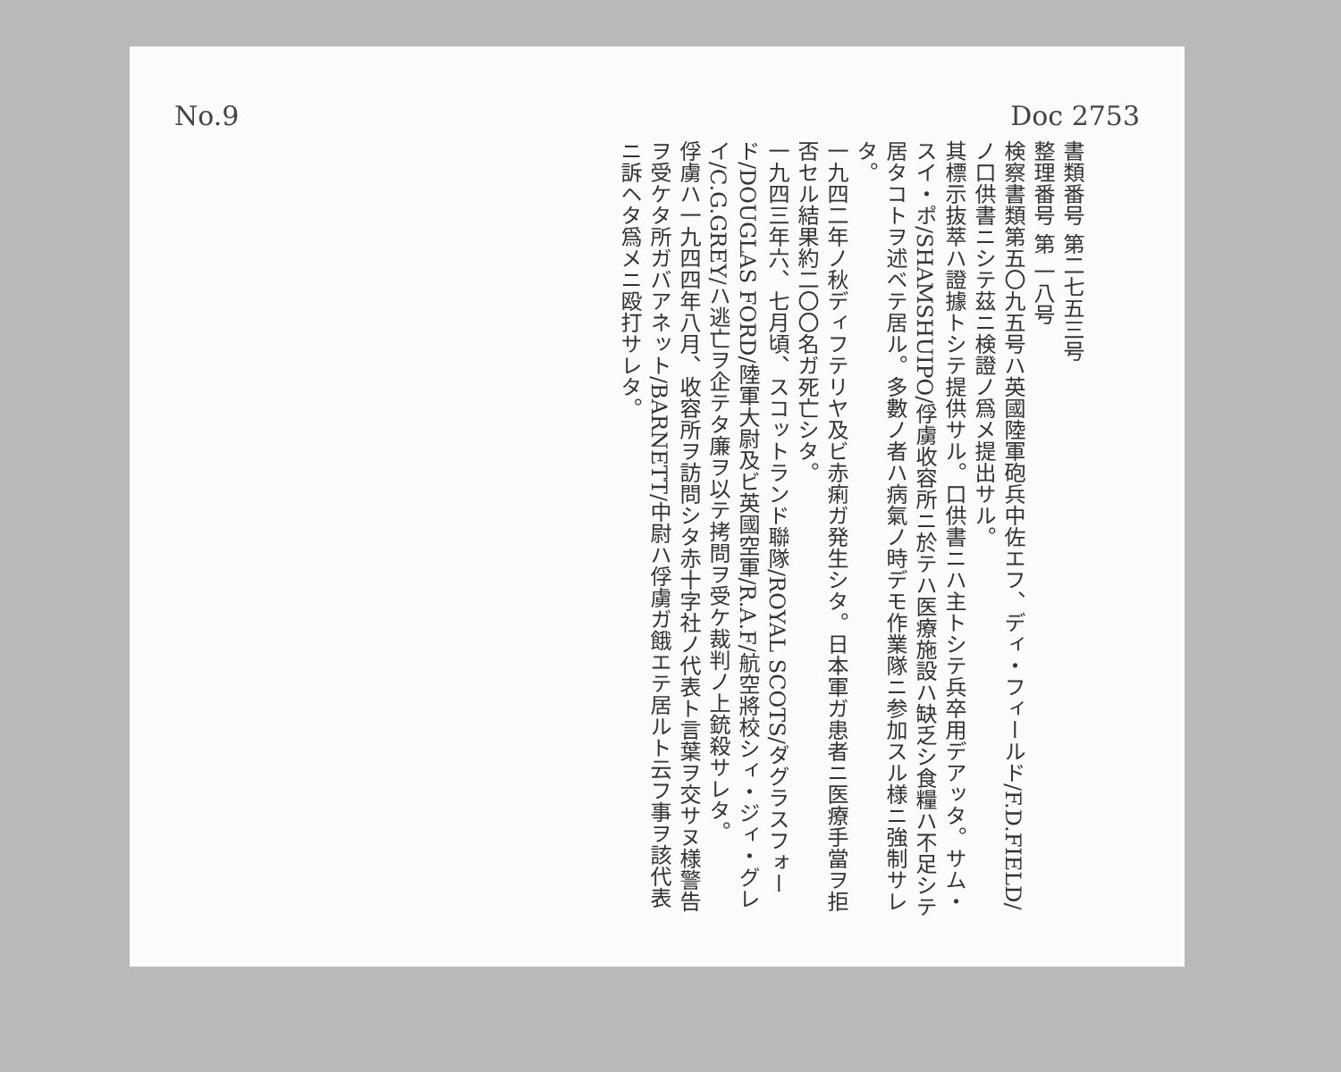No.9 Doc 2753
書類番号 第二七五三号
整理番号 第 一八号
検察書類第五〇九五号ハ英國陸軍砲兵中佐エフ、ディ・フィールド/F.D.FIELD/ノ口供書ニシテ茲ニ検證ノ爲メ提出サル。
其標示抜萃ハ證據トシテ提供サル。口供書ニハ主トシテ兵卒用デアッタ。サム・スイ・ポ/SHAMSHUIPO/俘虜收容所ニ於テハ医療施設ハ缺乏シ食糧ハ不足シテ居タコトヲ述ベテ居ル。多數ノ者ハ病氣ノ時デモ作業隊ニ参加スル様ニ強制サレタ。
一九四二年ノ秋ディフテリヤ及ビ赤痢ガ発生シタ。日本軍ガ患者ニ医療手當ヲ拒否セル結果約二〇〇名ガ死亡シタ。
一九四三年六、七月頃、スコットランド聯隊/ROYAL SCOTS/ダグラスフォード/DOUGLAS FORD/陸軍大尉及ビ英國空軍/R.A.F/航空將校シィ・ジィ・グレイ/C.G.GREY/ハ逃亡ヲ企テタ廉ヲ以テ拷問ヲ受ケ裁判ノ上銃殺サレタ。
俘虜ハ一九四四年八月、收容所ヲ訪問シタ赤十字社ノ代表ト言葉ヲ交サヌ様警告ヲ受ケタ所ガバアネット/BARNETT/中尉ハ俘虜ガ餓エテ居ルト云フ事ヲ該代表ニ訴ヘタ爲メニ殴打サレタ。